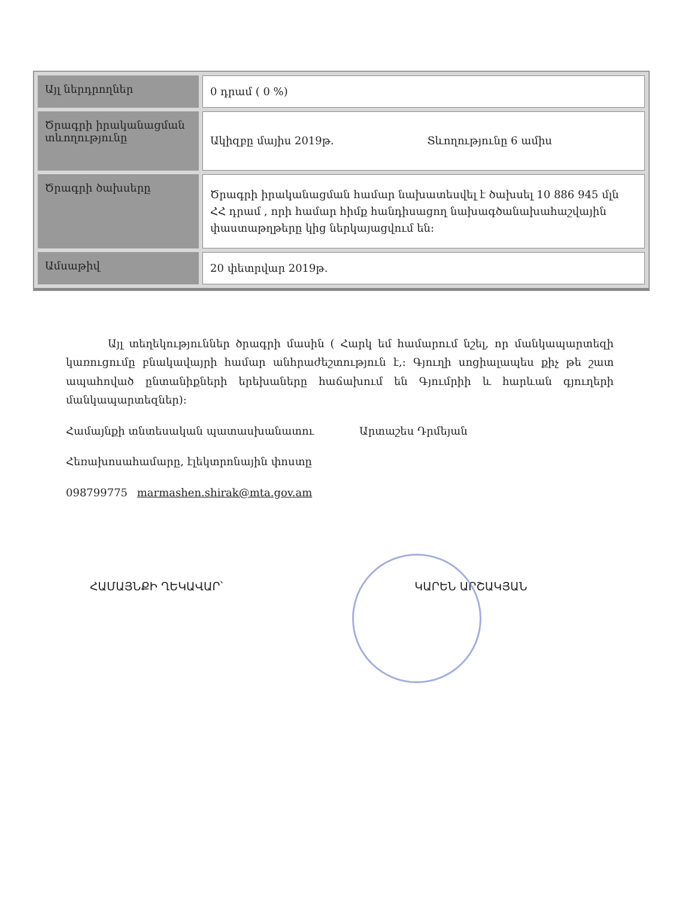| Այլ ներդրողներ | 0 դրամ ( 0 %) |
| Ծրագրի իրականացման տևողությունը | Ակիզբը մայիս 2019թ. Տևողությունը 6 ամիս |
| Ծրագրի ծախսերը | Ծրագրի իրականացման համար նախատեսվել է ծախսել 10 886 945 մլն ՀՀ դրամ , որի համար հիմք հանդիսացող նախագծանախահաշվային փաստաթղթերը կից ներկայացվում են: |
| Ամսաթիվ | 20 փետրվար 2019թ. |
Այլ տեղեկություններ ծրագրի մասին ( Հարկ եմ համարում նշել, որ մանկապարտեզի կառուցումը բնակավայրի համար անհրաժեշտություն է,: Գյուղի սոցիալապես քիչ թե շատ ապահոված ընտանիքների երեխաները հաճախում են Գյումրիի և հարևան գյուղերի մանկապարտեզներ):
Համայնքի տնտեսական պատասխանատու Արտաշես Դրմեյան
Հեռախոսահամարը, էլեկտրոնային փոստը
098799775 marmashen.shirak@mta.gov.am
ՀԱՄԱՅՆՔԻ ՂԵԿԱՎԱՐ՝ ԿԱՐԵՆ ԱՐՇԱԿՅԱՆ